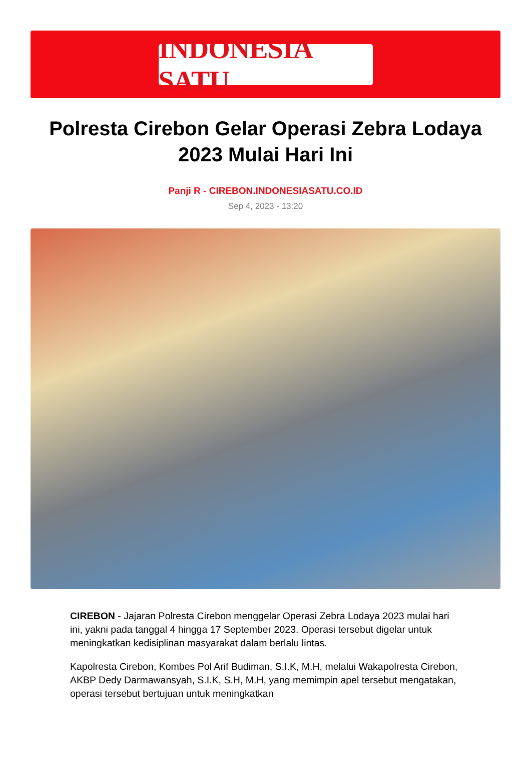INDONESIA SATU
Polresta Cirebon Gelar Operasi Zebra Lodaya 2023 Mulai Hari Ini
Panji R - CIREBON.INDONESIASATU.CO.ID
Sep 4, 2023 - 13:20
CIREBON - Jajaran Polresta Cirebon menggelar Operasi Zebra Lodaya 2023 mulai hari ini, yakni pada tanggal 4 hingga 17 September 2023. Operasi tersebut digelar untuk meningkatkan kedisiplinan masyarakat dalam berlalu lintas.
Kapolresta Cirebon, Kombes Pol Arif Budiman, S.I.K, M.H, melalui Wakapolresta Cirebon, AKBP Dedy Darmawansyah, S.I.K, S.H, M.H, yang memimpin apel tersebut mengatakan, operasi tersebut bertujuan untuk meningkatkan